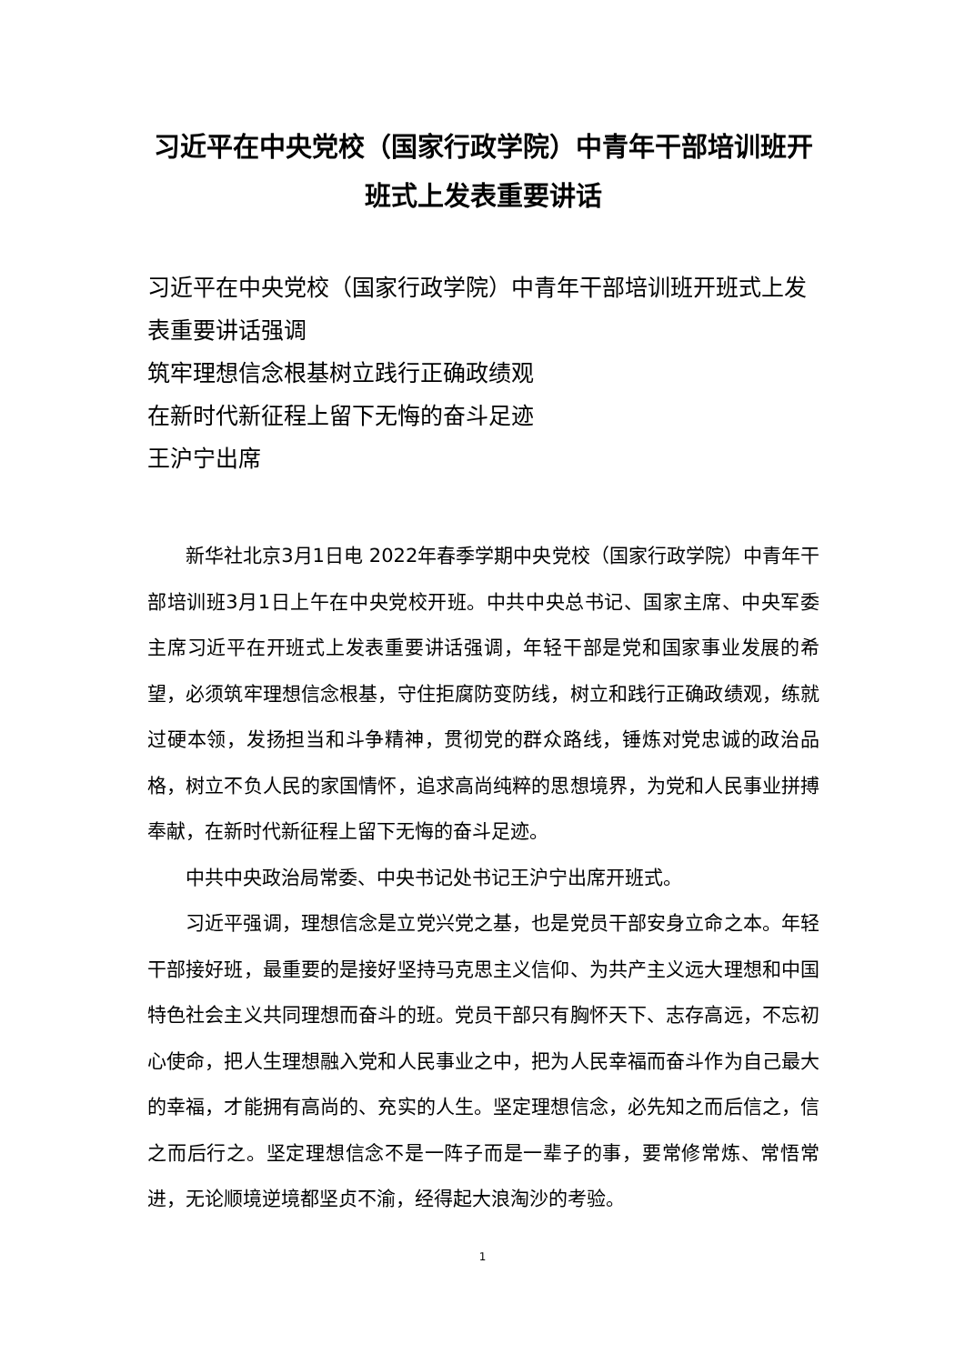习近平在中央党校（国家行政学院）中青年干部培训班开班式上发表重要讲话
习近平在中央党校（国家行政学院）中青年干部培训班开班式上发表重要讲话强调
筑牢理想信念根基树立践行正确政绩观
在新时代新征程上留下无悔的奋斗足迹
王沪宁出席
新华社北京3月1日电 2022年春季学期中央党校（国家行政学院）中青年干部培训班3月1日上午在中央党校开班。中共中央总书记、国家主席、中央军委主席习近平在开班式上发表重要讲话强调，年轻干部是党和国家事业发展的希望，必须筑牢理想信念根基，守住拒腐防变防线，树立和践行正确政绩观，练就过硬本领，发扬担当和斗争精神，贯彻党的群众路线，锤炼对党忠诚的政治品格，树立不负人民的家国情怀，追求高尚纯粹的思想境界，为党和人民事业拼搏奉献，在新时代新征程上留下无悔的奋斗足迹。
中共中央政治局常委、中央书记处书记王沪宁出席开班式。
习近平强调，理想信念是立党兴党之基，也是党员干部安身立命之本。年轻干部接好班，最重要的是接好坚持马克思主义信仰、为共产主义远大理想和中国特色社会主义共同理想而奋斗的班。党员干部只有胸怀天下、志存高远，不忘初心使命，把人生理想融入党和人民事业之中，把为人民幸福而奋斗作为自己最大的幸福，才能拥有高尚的、充实的人生。坚定理想信念，必先知之而后信之，信之而后行之。坚定理想信念不是一阵子而是一辈子的事，要常修常炼、常悟常进，无论顺境逆境都坚贞不渝，经得起大浪淘沙的考验。
1